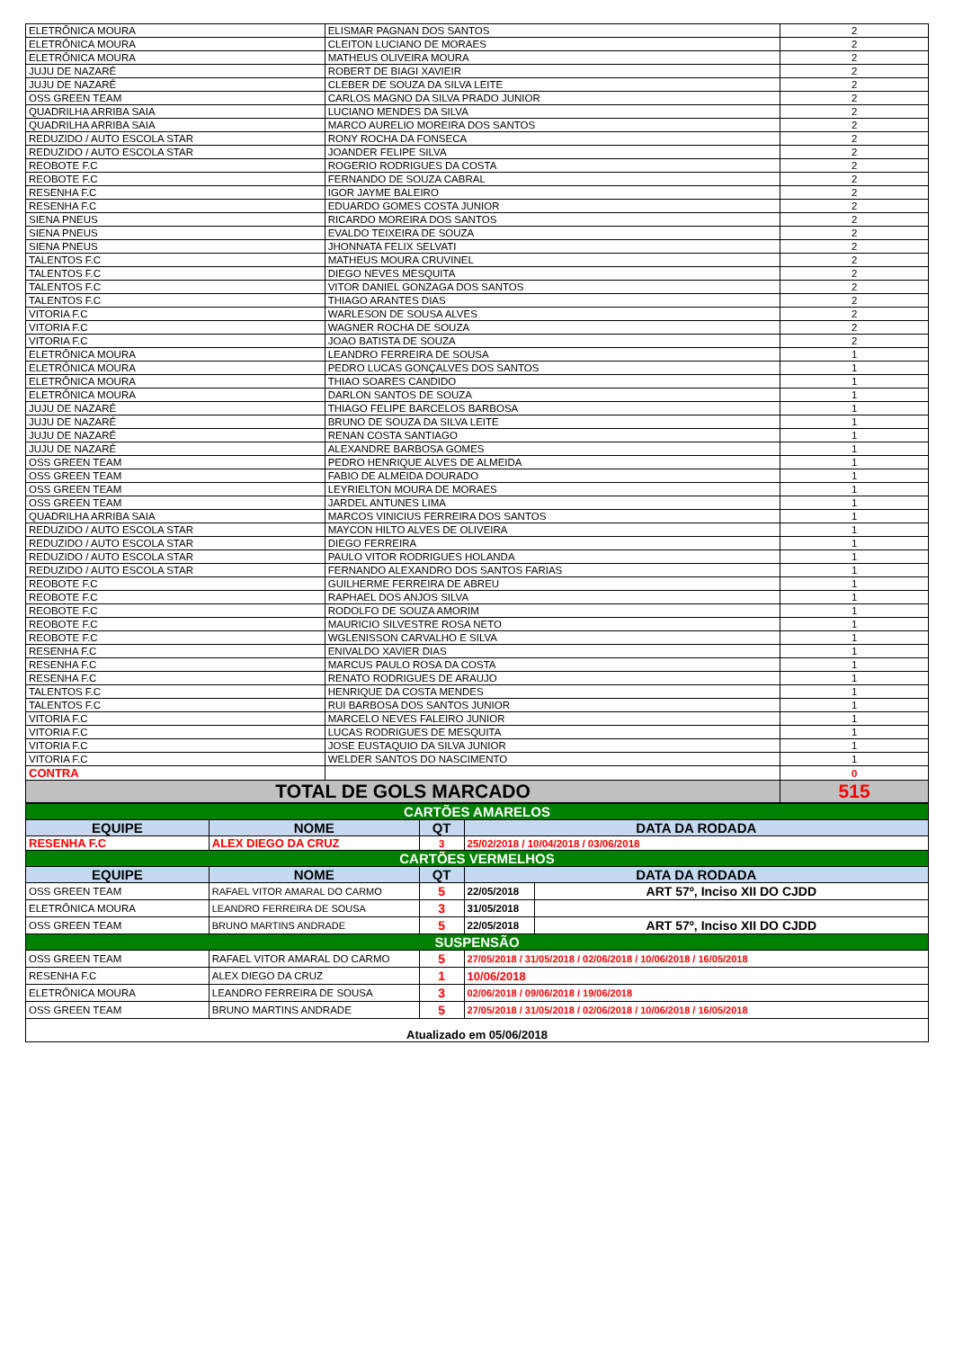| ELETRÔNICA MOURA | ELISMAR PAGNAN DOS SANTOS | 2 |
| ELETRÔNICA MOURA | CLEITON LUCIANO DE MORAES | 2 |
| ELETRÔNICA MOURA | MATHEUS OLIVEIRA MOURA | 2 |
| JUJU DE NAZARÉ | ROBERT DE BIAGI XAVIEIR | 2 |
| JUJU DE NAZARÉ | CLEBER DE SOUZA DA SILVA LEITE | 2 |
| OSS GREEN TEAM | CARLOS MAGNO DA SILVA PRADO JUNIOR | 2 |
| QUADRILHA ARRIBA SAIA | LUCIANO MENDES DA SILVA | 2 |
| QUADRILHA ARRIBA SAIA | MARCO AURELIO MOREIRA DOS SANTOS | 2 |
| REDUZIDO / AUTO ESCOLA STAR | RONY ROCHA DA FONSECA | 2 |
| REDUZIDO / AUTO ESCOLA STAR | JOANDER FELIPE SILVA | 2 |
| REOBOTE F.C | ROGERIO RODRIGUES DA COSTA | 2 |
| REOBOTE F.C | FERNANDO DE SOUZA CABRAL | 2 |
| RESENHA F.C | IGOR JAYME BALEIRO | 2 |
| RESENHA F.C | EDUARDO GOMES COSTA JUNIOR | 2 |
| SIENA PNEUS | RICARDO MOREIRA DOS SANTOS | 2 |
| SIENA PNEUS | EVALDO TEIXEIRA DE SOUZA | 2 |
| SIENA PNEUS | JHONNATA FELIX SELVATI | 2 |
| TALENTOS F.C | MATHEUS MOURA CRUVINEL | 2 |
| TALENTOS F.C | DIEGO NEVES MESQUITA | 2 |
| TALENTOS F.C | VITOR DANIEL GONZAGA DOS SANTOS | 2 |
| TALENTOS F.C | THIAGO ARANTES DIAS | 2 |
| VITORIA F.C | WARLESON DE SOUSA ALVES | 2 |
| VITORIA F.C | WAGNER ROCHA DE SOUZA | 2 |
| VITORIA F.C | JOAO BATISTA DE SOUZA | 2 |
| ELETRÔNICA MOURA | LEANDRO FERREIRA DE SOUSA | 1 |
| ELETRÔNICA MOURA | PEDRO LUCAS GONÇALVES DOS SANTOS | 1 |
| ELETRÔNICA MOURA | THIAO SOARES CANDIDO | 1 |
| ELETRÔNICA MOURA | DARLON SANTOS DE SOUZA | 1 |
| JUJU DE NAZARÉ | THIAGO FELIPE BARCELOS BARBOSA | 1 |
| JUJU DE NAZARÉ | BRUNO DE SOUZA DA SILVA LEITE | 1 |
| JUJU DE NAZARÉ | RENAN COSTA SANTIAGO | 1 |
| JUJU DE NAZARÉ | ALEXANDRE BARBOSA GOMES | 1 |
| OSS GREEN TEAM | PEDRO HENRIQUE ALVES DE ALMEIDA | 1 |
| OSS GREEN TEAM | FABIO DE ALMEIDA DOURADO | 1 |
| OSS GREEN TEAM | LEYRIELTON MOURA DE MORAES | 1 |
| OSS GREEN TEAM | JARDEL ANTUNES LIMA | 1 |
| QUADRILHA ARRIBA SAIA | MARCOS VINICIUS FERREIRA DOS SANTOS | 1 |
| REDUZIDO / AUTO ESCOLA STAR | MAYCON HILTO ALVES DE OLIVEIRA | 1 |
| REDUZIDO / AUTO ESCOLA STAR | DIEGO FERREIRA | 1 |
| REDUZIDO / AUTO ESCOLA STAR | PAULO VITOR RODRIGUES HOLANDA | 1 |
| REDUZIDO / AUTO ESCOLA STAR | FERNANDO ALEXANDRO DOS SANTOS FARIAS | 1 |
| REOBOTE F.C | GUILHERME FERREIRA DE ABREU | 1 |
| REOBOTE F.C | RAPHAEL DOS ANJOS SILVA | 1 |
| REOBOTE F.C | RODOLFO DE SOUZA AMORIM | 1 |
| REOBOTE F.C | MAURICIO SILVESTRE ROSA NETO | 1 |
| REOBOTE F.C | WGLENISSON CARVALHO E SILVA | 1 |
| RESENHA F.C | ENIVALDO XAVIER DIAS | 1 |
| RESENHA F.C | MARCUS PAULO ROSA DA COSTA | 1 |
| RESENHA F.C | RENATO RODRIGUES DE ARAUJO | 1 |
| TALENTOS F.C | HENRIQUE DA COSTA MENDES | 1 |
| TALENTOS F.C | RUI BARBOSA DOS SANTOS JUNIOR | 1 |
| VITORIA F.C | MARCELO NEVES FALEIRO JUNIOR | 1 |
| VITORIA F.C | LUCAS RODRIGUES DE MESQUITA | 1 |
| VITORIA F.C | JOSE EUSTAQUIO DA SILVA JUNIOR | 1 |
| VITORIA F.C | WELDER SANTOS DO NASCIMENTO | 1 |
| CONTRA | | 0 |
| TOTAL DE GOLS MARCADO | | 515 |
| CARTÕES AMARELOS | | | | |
| EQUIPE | NOME | QT | DATA DA RODADA | |
| RESENHA F.C | ALEX DIEGO DA CRUZ | 3 | 25/02/2018 / 10/04/2018 / 03/06/2018 | |
| CARTÕES VERMELHOS | | | | |
| EQUIPE | NOME | QT | DATA DA RODADA | |
| OSS GREEN TEAM | RAFAEL VITOR AMARAL DO CARMO | 5 | 22/05/2018 | ART 57º, Inciso XII DO CJDD |
| ELETRÔNICA MOURA | LEANDRO FERREIRA DE SOUSA | 3 | 31/05/2018 | |
| OSS GREEN TEAM | BRUNO MARTINS ANDRADE | 5 | 22/05/2018 | ART 57º, Inciso XII DO CJDD |
| SUSPENSÃO | | | | |
| OSS GREEN TEAM | RAFAEL VITOR AMARAL DO CARMO | 5 | 27/05/2018 / 31/05/2018 / 02/06/2018 / 10/06/2018 / 16/05/2018 | |
| RESENHA F.C | ALEX DIEGO DA CRUZ | 1 | 10/06/2018 | |
| ELETRÔNICA MOURA | LEANDRO FERREIRA DE SOUSA | 3 | 02/06/2018 / 09/06/2018 / 19/06/2018 | |
| OSS GREEN TEAM | BRUNO MARTINS ANDRADE | 5 | 27/05/2018 / 31/05/2018 / 02/06/2018 / 10/06/2018 / 16/05/2018 | |
| Atualizado em 05/06/2018 | | | | |